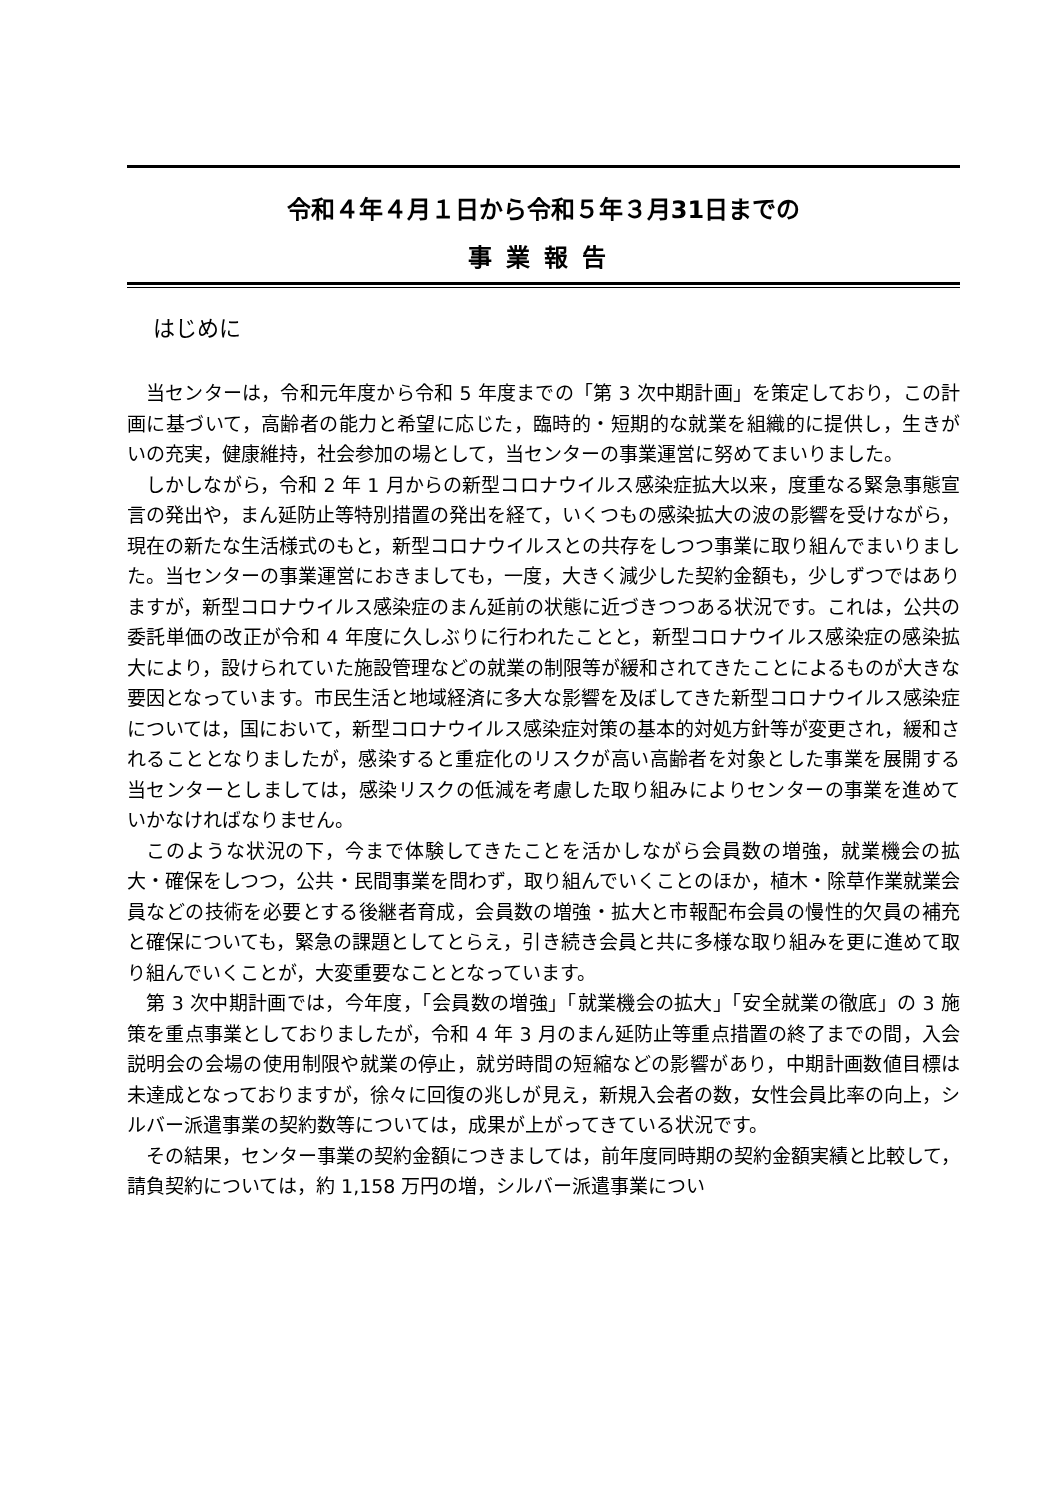令和４年４月１日から令和５年３月31日までの
事業報告
はじめに
当センターは，令和元年度から令和 5 年度までの「第 3 次中期計画」を策定しており，この計画に基づいて，高齢者の能力と希望に応じた，臨時的・短期的な就業を組織的に提供し，生きがいの充実，健康維持，社会参加の場として，当センターの事業運営に努めてまいりました。
しかしながら，令和 2 年 1 月からの新型コロナウイルス感染症拡大以来，度重なる緊急事態宣言の発出や，まん延防止等特別措置の発出を経て，いくつもの感染拡大の波の影響を受けながら，現在の新たな生活様式のもと，新型コロナウイルスとの共存をしつつ事業に取り組んでまいりました。当センターの事業運営におきましても，一度，大きく減少した契約金額も，少しずつではありますが，新型コロナウイルス感染症のまん延前の状態に近づきつつある状況です。これは，公共の委託単価の改正が令和 4 年度に久しぶりに行われたことと，新型コロナウイルス感染症の感染拡大により，設けられていた施設管理などの就業の制限等が緩和されてきたことによるものが大きな要因となっています。市民生活と地域経済に多大な影響を及ぼしてきた新型コロナウイルス感染症については，国において，新型コロナウイルス感染症対策の基本的対処方針等が変更され，緩和されることとなりましたが，感染すると重症化のリスクが高い高齢者を対象とした事業を展開する当センターとしましては，感染リスクの低減を考慮した取り組みによりセンターの事業を進めていかなければなりません。
このような状況の下，今まで体験してきたことを活かしながら会員数の増強，就業機会の拡大・確保をしつつ，公共・民間事業を問わず，取り組んでいくことのほか，植木・除草作業就業会員などの技術を必要とする後継者育成，会員数の増強・拡大と市報配布会員の慢性的欠員の補充と確保についても，緊急の課題としてとらえ，引き続き会員と共に多様な取り組みを更に進めて取り組んでいくことが，大変重要なこととなっています。
第 3 次中期計画では，今年度，「会員数の増強」「就業機会の拡大」「安全就業の徹底」の 3 施策を重点事業としておりましたが，令和 4 年 3 月のまん延防止等重点措置の終了までの間，入会説明会の会場の使用制限や就業の停止，就労時間の短縮などの影響があり，中期計画数値目標は未達成となっておりますが，徐々に回復の兆しが見え，新規入会者の数，女性会員比率の向上，シルバー派遣事業の契約数等については，成果が上がってきている状況です。
その結果，センター事業の契約金額につきましては，前年度同時期の契約金額実績と比較して，請負契約については，約 1,158 万円の増，シルバー派遣事業につい